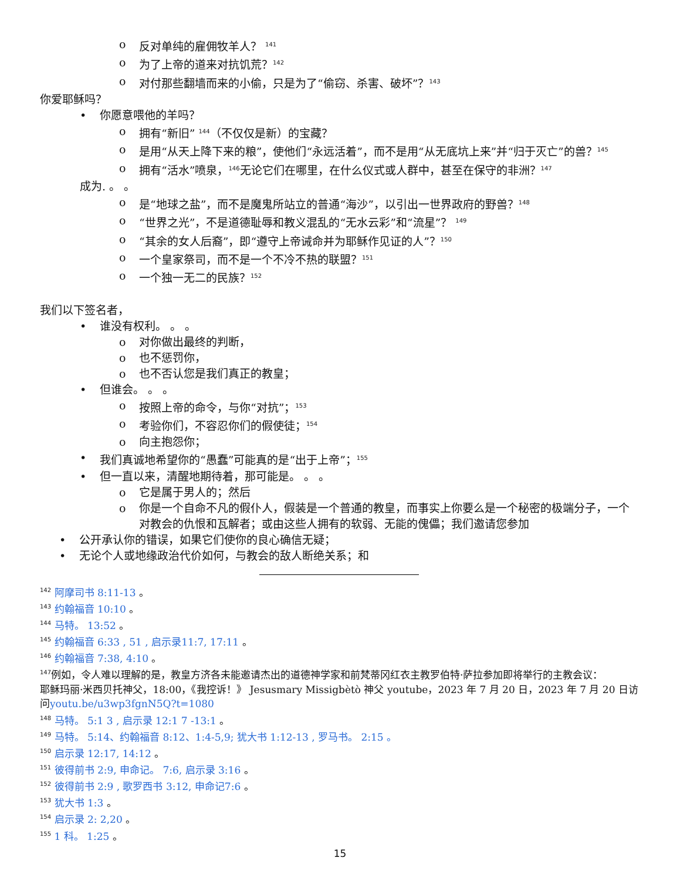o 反对单纯的雇佣牧羊人？ <sup>141</sup>
o 为了上帝的道来对抗饥荒？<sup>142</sup>
o 对付那些翻墙而来的小偷，只是为了“偷窃、杀害、破坏”？<sup>143</sup>
你爱耶稣吗？
• 你愿意喂他的羊吗？
o 拥有“新旧” <sup>144</sup>（不仅仅是新）的宝藏？
o 是用“从天上降下来的粮”，使他们“永远活着”，而不是用“从无底坑上来”并“归于灭亡”的兽？<sup>145</sup>
o 拥有“活水”喷泉，<sup>146</sup>无论它们在哪里，在什么仪式或人群中，甚至在保守的非洲？<sup>147</sup>
成为. 。 。
o 是“地球之盐”，而不是魔鬼所站立的普通“海沙”，以引出一世界政府的野兽？<sup>148</sup>
o “世界之光”，不是道德耻辱和教义混乱的“无水云彩”和“流星”？ <sup>149</sup>
o “其余的女人后裔”，即“遵守上帝诫命并为耶稣作见证的人”？<sup>150</sup>
o 一个皇家祭司，而不是一个不冷不热的联盟？<sup>151</sup>
o 一个独一无二的民族？<sup>152</sup>
我们以下签名者，
• 谁没有权利。 。 。
o 对你做出最终的判断，
o 也不惩罚你，
o 也不否认您是我们真正的教皇；
• 但谁会。 。 。
o 按照上帝的命令，与你“对抗”；<sup>153</sup>
o 考验你们，不容忍你们的假使徒；<sup>154</sup>
o 向主抱怨你；
• 我们真诚地希望你的“愚蠢”可能真的是“出于上帝”；<sup>155</sup>
• 但一直以来，清醒地期待着，那可能是。 。 。
o 它是属于男人的；然后
o 你是一个自命不凡的假仆人，假装是一个普通的教皇，而事实上你要么是一个秘密的极端分子，一个对教会的仇恨和瓦解者；或由这些人拥有的软弱、无能的傀儡；我们邀请您参加
• 公开承认你的错误，如果它们使你的良心确信无疑；
• 无论个人或地缘政治代价如何，与教会的敌人断绝关系；和
<sup>142</sup> 阿摩司书 8:11-13 。
<sup>143</sup> 约翰福音 10:10 。
<sup>144</sup> 马特。 13:52 。
<sup>145</sup> 约翰福音 6:33 , 51 , 启示录11:7, 17:11 。
<sup>146</sup> 约翰福音 7:38, 4:10 。
<sup>147</sup> 例如，令人难以理解的是，教皇方济各未能邀请杰出的道德神学家和前梵蒂冈红衣主教罗伯特·萨拉参加即将举行的主教会议：
耶稣玛丽·米西贝托神父，18:00，《我控诉！》 Jesusmary Missigbètò 神父 youtube，2023 年 7 月 20 日，2023 年 7 月 20 日访问youtu.be/u3wp3fgnN5Q?t=1080
<sup>148</sup> 马特。 5:1 3 , 启示录 12:1 7 -13:1 。
<sup>149</sup> 马特。 5:14、约翰福音 8:12、1:4-5,9; 犹大书 1:12-13 , 罗马书。 2:15 。
<sup>150</sup> 启示录 12:17, 14:12 。
<sup>151</sup> 彼得前书 2:9, 申命记。 7:6, 启示录 3:16 。
<sup>152</sup> 彼得前书 2:9 , 歌罗西书 3:12, 申命记7:6 。
<sup>153</sup> 犹大书 1:3 。
<sup>154</sup> 启示录 2: 2,20 。
<sup>155</sup> 1 科。 1:25 。
15